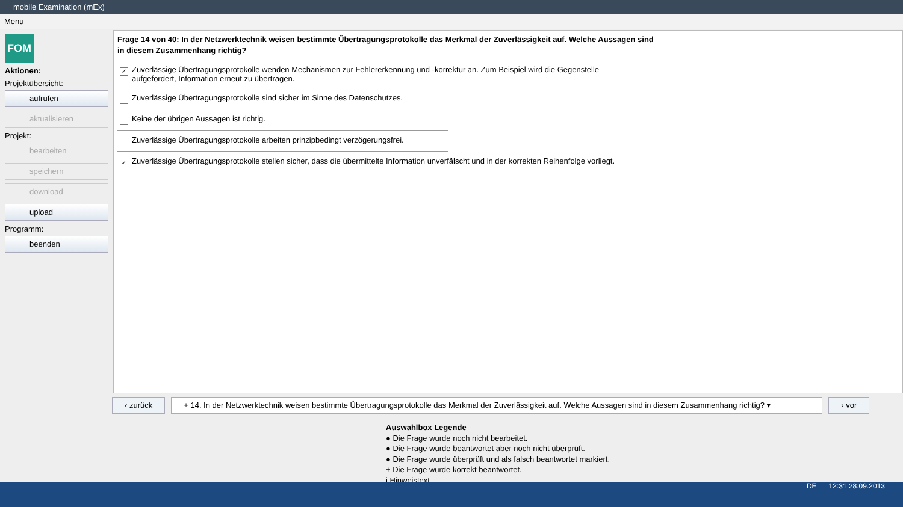mobile Examination (mEx)
Menu
FOM
Aktionen:
Projektübersicht:
aufrufen
aktualisieren
Projekt:
bearbeiten
speichern
download
upload
Programm:
beenden
Frage 14 von 40: In der Netzwerktechnik weisen bestimmte Übertragungsprotokolle das Merkmal der Zuverlässigkeit auf. Welche Aussagen sind in diesem Zusammenhang richtig?
✓
Zuverlässige Übertragungsprotokolle wenden Mechanismen zur Fehlererkennung und -korrektur an. Zum Beispiel wird die Gegenstelle
aufgefordert, Information erneut zu übertragen.
Zuverlässige Übertragungsprotokolle sind sicher im Sinne des Datenschutzes.
Keine der übrigen Aussagen ist richtig.
Zuverlässige Übertragungsprotokolle arbeiten prinzipbedingt verzögerungsfrei.
✓
Zuverlässige Übertragungsprotokolle stellen sicher, dass die übermittelte Information unverfälscht und in der korrekten Reihenfolge vorliegt.
‹ zurück + 14. In der Netzwerktechnik weisen bestimmte Übertragungsprotokolle das Merkmal der Zuverlässigkeit auf. Welche Aussagen sind in diesem Zusammenhang richtig? ▾
› vor
Auswahlbox Legende
● Die Frage wurde noch nicht bearbeitet.
● Die Frage wurde beantwortet aber noch nicht überprüft.
● Die Frage wurde überprüft und als falsch beantwortet markiert.
+ Die Frage wurde korrekt beantwortet.
i Hinweistext
DE 12:31 28.09.2013